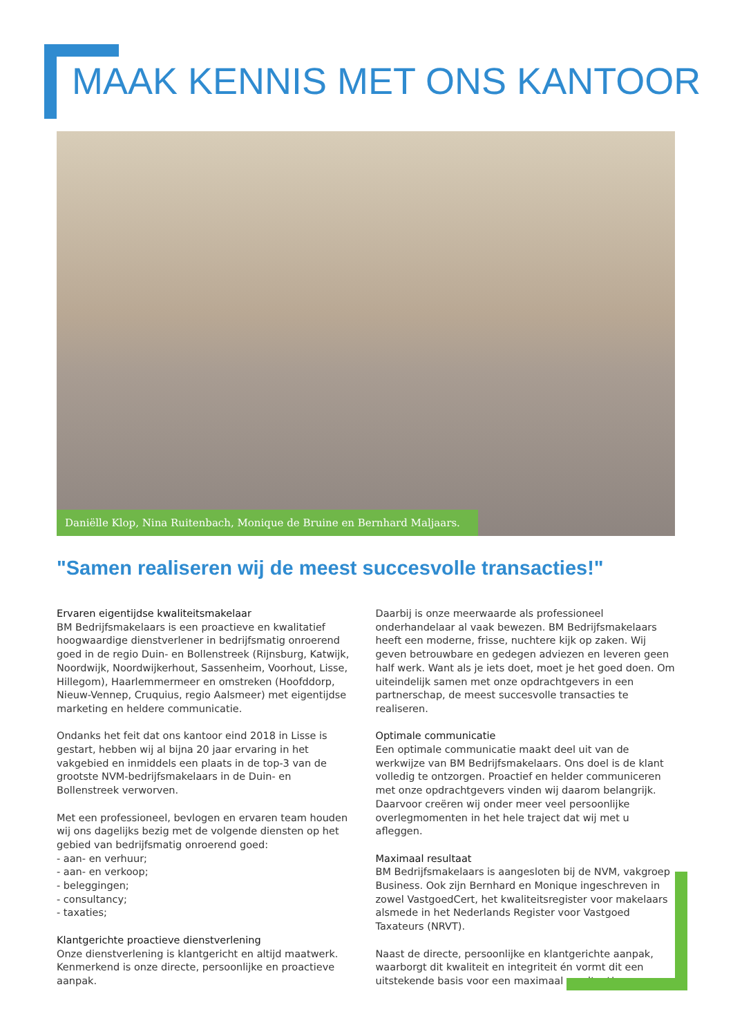MAAK KENNIS MET ONS KANTOOR
Daniëlle Klop, Nina Ruitenbach, Monique de Bruine en Bernhard Maljaars.
"Samen realiseren wij de meest succesvolle transacties!"
Ervaren eigentijdse kwaliteitsmakelaar
BM Bedrijfsmakelaars is een proactieve en kwalitatief hoogwaardige dienstverlener in bedrijfsmatig onroerend goed in de regio Duin- en Bollenstreek (Rijnsburg, Katwijk, Noordwijk, Noordwijkerhout, Sassenheim, Voorhout, Lisse, Hillegom), Haarlemmermeer en omstreken (Hoofddorp, Nieuw-Vennep, Cruquius, regio Aalsmeer) met eigentijdse marketing en heldere communicatie.
Ondanks het feit dat ons kantoor eind 2018 in Lisse is gestart, hebben wij al bijna 20 jaar ervaring in het vakgebied en inmiddels een plaats in de top-3 van de grootste NVM-bedrijfsmakelaars in de Duin- en Bollenstreek verworven.
Met een professioneel, bevlogen en ervaren team houden wij ons dagelijks bezig met de volgende diensten op het gebied van bedrijfsmatig onroerend goed:
- aan- en verhuur;
- aan- en verkoop;
- beleggingen;
- consultancy;
- taxaties;
Klantgerichte proactieve dienstverlening
Onze dienstverlening is klantgericht en altijd maatwerk. Kenmerkend is onze directe, persoonlijke en proactieve aanpak.
Daarbij is onze meerwaarde als professioneel onderhandelaar al vaak bewezen. BM Bedrijfsmakelaars heeft een moderne, frisse, nuchtere kijk op zaken. Wij geven betrouwbare en gedegen adviezen en leveren geen half werk. Want als je iets doet, moet je het goed doen. Om uiteindelijk samen met onze opdrachtgevers in een partnerschap, de meest succesvolle transacties te realiseren.
Optimale communicatie
Een optimale communicatie maakt deel uit van de werkwijze van BM Bedrijfsmakelaars. Ons doel is de klant volledig te ontzorgen. Proactief en helder communiceren met onze opdrachtgevers vinden wij daarom belangrijk. Daarvoor creëren wij onder meer veel persoonlijke overlegmomenten in het hele traject dat wij met u afleggen.
Maximaal resultaat
BM Bedrijfsmakelaars is aangesloten bij de NVM, vakgroep Business. Ook zijn Bernhard en Monique ingeschreven in zowel VastgoedCert, het kwaliteitsregister voor makelaars alsmede in het Nederlands Register voor Vastgoed Taxateurs (NRVT).
Naast de directe, persoonlijke en klantgerichte aanpak, waarborgt dit kwaliteit en integriteit én vormt dit een uitstekende basis voor een maximaal resultaat!